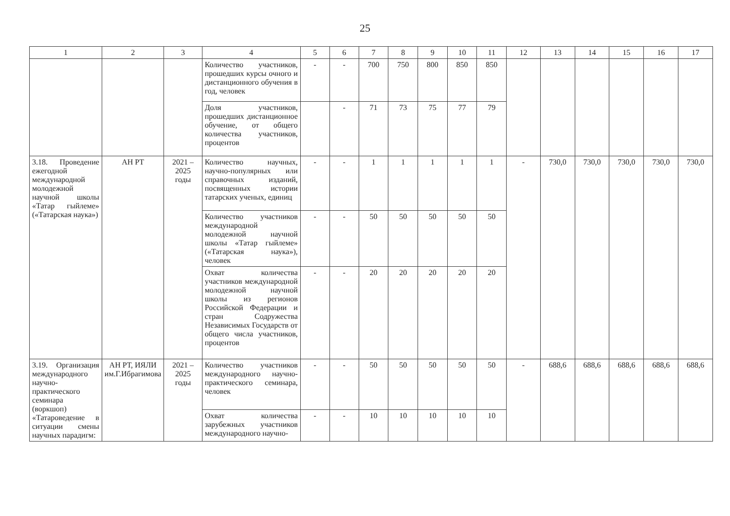25
| 1 | 2 | 3 | 4 | 5 | 6 | 7 | 8 | 9 | 10 | 11 | 12 | 13 | 14 | 15 | 16 | 17 |
| --- | --- | --- | --- | --- | --- | --- | --- | --- | --- | --- | --- | --- | --- | --- | --- | --- |
| | | | Количество участников, прошедших курсы очного и дистанционного обучения в год, человек | - | - | 700 | 750 | 800 | 850 | 850 | | | | | | |
| | | | Доля участников, прошедших дистанционное обучение, от общего количества участников, процентов | | - | 71 | 73 | 75 | 77 | 79 | | | | | | |
| 3.18. Проведение ежегодной международной молодежной научной школы «Татар гыйлеме» («Татарская наука») | АН РТ | 2021 – 2025 годы | Количество научных, научно-популярных или справочных изданий, посвященных истории татарских ученых, единиц | - | - | 1 | 1 | 1 | 1 | 1 | - | 730,0 | 730,0 | 730,0 | 730,0 | 730,0 |
| | | | Количество участников международной молодежной научной школы «Татар гыйлеме» («Татарская наука»), человек | - | - | 50 | 50 | 50 | 50 | 50 | | | | | | |
| | | | Охват количества участников международной молодежной научной школы из регионов Российской Федерации и стран Содружества Независимых Государств от общего числа участников, процентов | - | - | 20 | 20 | 20 | 20 | 20 | | | | | | |
| 3.19. Организация международного научно-практического семинара (воркшоп) «Татароведение в ситуации смены научных парадигм: | АН РТ, ИЯЛИ им.Г.Ибрагимова | 2021 – 2025 годы | Количество участников международного научно-практического семинара, человек | - | - | 50 | 50 | 50 | 50 | 50 | - | 688,6 | 688,6 | 688,6 | 688,6 | 688,6 |
| | | | Охват количества зарубежных участников международного научно- | - | - | 10 | 10 | 10 | 10 | 10 | | | | | | |